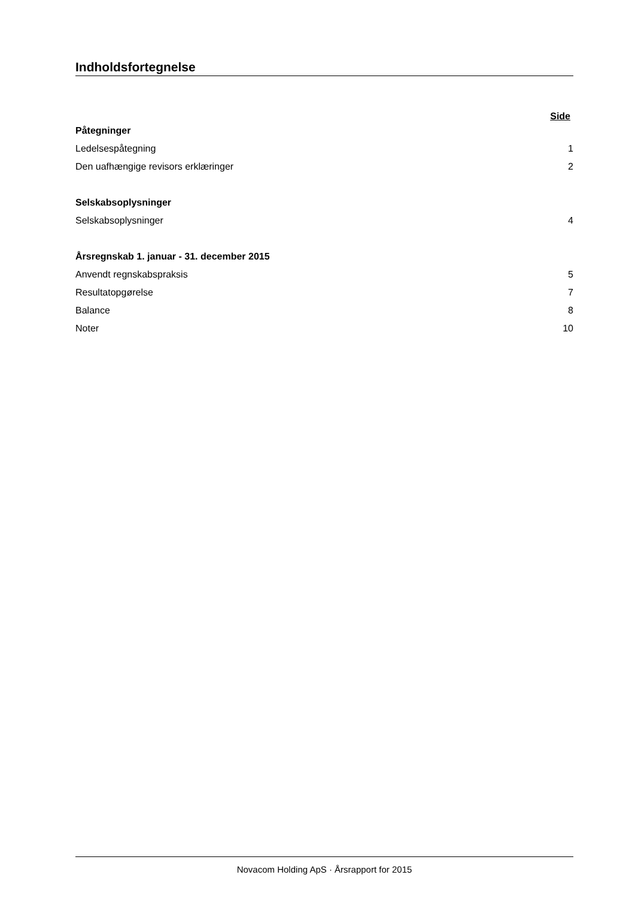Indholdsfortegnelse
Side
| Påtegninger | |
| Ledelsespåtegning | 1 |
| Den uafhængige revisors erklæringer | 2 |
| Selskabsoplysninger | |
| Selskabsoplysninger | 4 |
| Årsregnskab 1. januar - 31. december 2015 | |
| Anvendt regnskabspraksis | 5 |
| Resultatopgørelse | 7 |
| Balance | 8 |
| Noter | 10 |
Novacom Holding ApS · Årsrapport for 2015